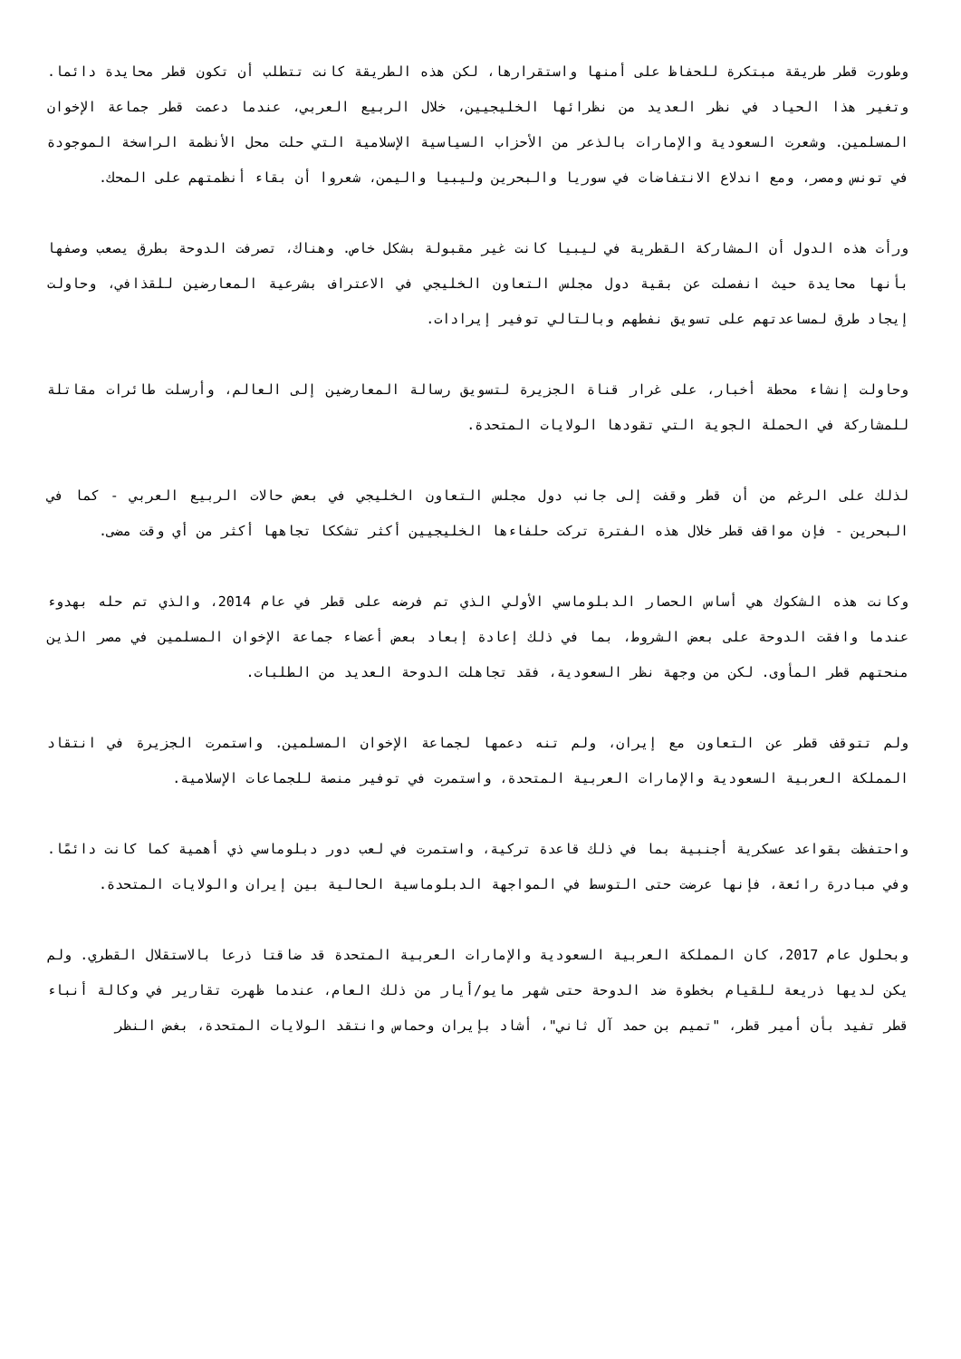وطورت قطر طريقة مبتكرة للحفاظ على أمنها واستقرارها، لكن هذه الطريقة كانت تتطلب أن تكون قطر محايدة دائما. وتغير هذا الحياد في نظر العديد من نظرائها الخليجيين، خلال الربيع العربي، عندما دعمت قطر جماعة الإخوان المسلمين. وشعرت السعودية والإمارات بالذعر من الأحزاب السياسية الإسلامية التي حلت محل الأنظمة الراسخة الموجودة في تونس ومصر، ومع اندلاع الانتفاضات في سوريا والبحرين وليبيا واليمن، شعروا أن بقاء أنظمتهم على المحك.
ورأت هذه الدول أن المشاركة القطرية في ليبيا كانت غير مقبولة بشكل خاص. وهناك، تصرفت الدوحة بطرق يصعب وصفها بأنها محايدة حيث انفصلت عن بقية دول مجلس التعاون الخليجي في الاعتراف بشرعية المعارضين للقذافي، وحاولت إيجاد طرق لمساعدتهم على تسويق نفطهم وبالتالي توفير إيرادات.
وحاولت إنشاء محطة أخبار، على غرار قناة الجزيرة لتسويق رسالة المعارضين إلى العالم، وأرسلت طائرات مقاتلة للمشاركة في الحملة الجوية التي تقودها الولايات المتحدة.
لذلك على الرغم من أن قطر وقفت إلى جانب دول مجلس التعاون الخليجي في بعض حالات الربيع العربي - كما في البحرين - فإن مواقف قطر خلال هذه الفترة تركت حلفاءها الخليجيين أكثر تشككا تجاهها أكثر من أي وقت مضى.
وكانت هذه الشكوك هي أساس الحصار الدبلوماسي الأولي الذي تم فرضه على قطر في عام 2014، والذي تم حله بهدوء عندما وافقت الدوحة على بعض الشروط، بما في ذلك إعادة إبعاد بعض أعضاء جماعة الإخوان المسلمين في مصر الذين منحتهم قطر المأوى. لكن من وجهة نظر السعودية، فقد تجاهلت الدوحة العديد من الطلبات.
ولم تتوقف قطر عن التعاون مع إيران، ولم تنه دعمها لجماعة الإخوان المسلمين. واستمرت الجزيرة في انتقاد المملكة العربية السعودية والإمارات العربية المتحدة، واستمرت في توفير منصة للجماعات الإسلامية.
واحتفظت بقواعد عسكرية أجنبية بما في ذلك قاعدة تركية، واستمرت في لعب دور دبلوماسي ذي أهمية كما كانت دائمًا. وفي مبادرة رائعة، فإنها عرضت حتى التوسط في المواجهة الدبلوماسية الحالية بين إيران والولايات المتحدة.
وبحلول عام 2017، كان المملكة العربية السعودية والإمارات العربية المتحدة قد ضاقتا ذرعا بالاستقلال القطري. ولم يكن لديها ذريعة للقيام بخطوة ضد الدوحة حتى شهر مايو/أيار من ذلك العام، عندما ظهرت تقارير في وكالة أنباء قطر تفيد بأن أمير قطر، "تميم بن حمد آل ثاني"، أشاد بإيران وحماس وانتقد الولايات المتحدة، بغض النظر